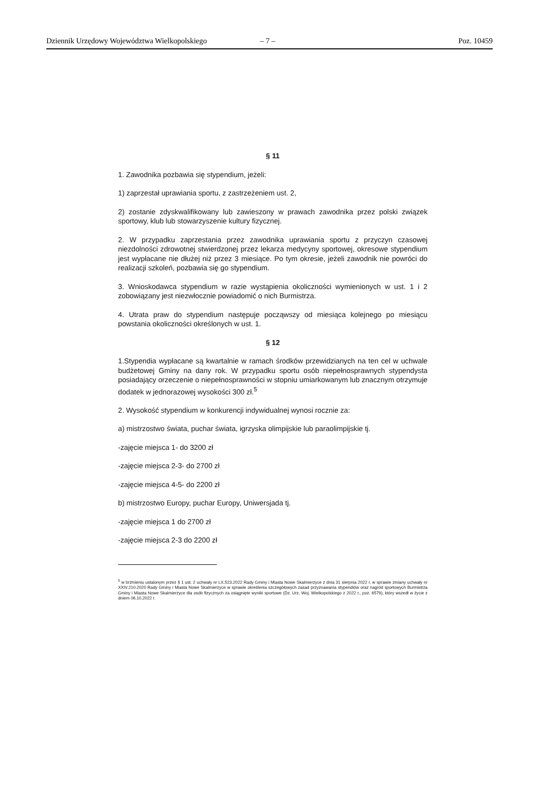Dziennik Urzędowy Województwa Wielkopolskiego – 7 – Poz. 10459
§ 11
1. Zawodnika pozbawia się stypendium, jeżeli:
1) zaprzestał uprawiania sportu, z zastrzeżeniem ust. 2,
2) zostanie zdyskwalifikowany lub zawieszony w prawach zawodnika przez polski związek sportowy, klub lub stowarzyszenie kultury fizycznej.
2. W przypadku zaprzestania przez zawodnika uprawiania sportu z przyczyn czasowej niezdolności zdrowotnej stwierdzonej przez lekarza medycyny sportowej, okresowe stypendium jest wypłacane nie dłużej niż przez 3 miesiące. Po tym okresie, jeżeli zawodnik nie powróci do realizacji szkoleń, pozbawia się go stypendium.
3. Wnioskodawca stypendium w razie wystąpienia okoliczności wymienionych w ust. 1 i 2 zobowiązany jest niezwłocznie powiadomić o nich Burmistrza.
4. Utrata praw do stypendium następuje począwszy od miesiąca kolejnego po miesiącu powstania okoliczności określonych w ust. 1.
§ 12
1.Stypendia wypłacane są kwartalnie w ramach środków przewidzianych na ten cel w uchwale budżetowej Gminy na dany rok. W przypadku sportu osób niepełnosprawnych stypendysta posiadający orzeczenie o niepełnosprawności w stopniu umiarkowanym lub znacznym otrzymuje dodatek w jednorazowej wysokości 300 zł.<sup>5</sup>
2. Wysokość stypendium w konkurencji indywidualnej wynosi rocznie za:
a) mistrzostwo świata, puchar świata, igrzyska olimpijskie lub paraolimpijskie tj.
-zajęcie miejsca 1- do 3200 zł
-zajęcie miejsca 2-3- do 2700 zł
-zajęcie miejsca 4-5- do 2200 zł
b) mistrzostwo Europy, puchar Europy, Uniwersjada tj.
-zajęcie miejsca 1 do 2700 zł
-zajęcie miejsca 2-3 do 2200 zł
<sup>5</sup> w brzmieniu ustalonym przez § 1 ust. 2 uchwały nr LX.523.2022 Rady Gminy i Miasta Nowe Skalmierzyce z dnia 31 sierpnia 2022 r. w sprawie zmiany uchwały nr XXIV.210.2020 Rady Gminy i Miasta Nowe Skalmierzyce w sprawie określenia szczegółowych zasad przyznawania stypendiów oraz nagród sportowych Burmistrza Gminy i Miasta Nowe Skalmierzyce dla osób fizycznych za osiągnięte wyniki sportowe (Dz. Urz. Woj. Wielkopolskiego z 2022 r., poz. 6579), który wszedł w życie z dniem 06.10.2022 r.